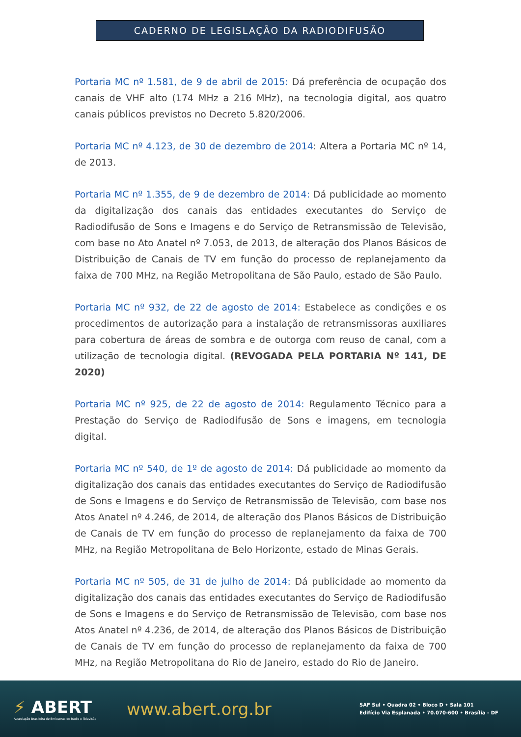CADERNO DE LEGISLAÇÃO DA RADIODIFUSÃO
Portaria MC nº 1.581, de 9 de abril de 2015: Dá preferência de ocupação dos canais de VHF alto (174 MHz a 216 MHz), na tecnologia digital, aos quatro canais públicos previstos no Decreto 5.820/2006.
Portaria MC nº 4.123, de 30 de dezembro de 2014: Altera a Portaria MC nº 14, de 2013.
Portaria MC nº 1.355, de 9 de dezembro de 2014: Dá publicidade ao momento da digitalização dos canais das entidades executantes do Serviço de Radiodifusão de Sons e Imagens e do Serviço de Retransmissão de Televisão, com base no Ato Anatel nº 7.053, de 2013, de alteração dos Planos Básicos de Distribuição de Canais de TV em função do processo de replanejamento da faixa de 700 MHz, na Região Metropolitana de São Paulo, estado de São Paulo.
Portaria MC nº 932, de 22 de agosto de 2014: Estabelece as condições e os procedimentos de autorização para a instalação de retransmissoras auxiliares para cobertura de áreas de sombra e de outorga com reuso de canal, com a utilização de tecnologia digital. (REVOGADA PELA PORTARIA Nº 141, DE 2020)
Portaria MC nº 925, de 22 de agosto de 2014: Regulamento Técnico para a Prestação do Serviço de Radiodifusão de Sons e imagens, em tecnologia digital.
Portaria MC nº 540, de 1º de agosto de 2014: Dá publicidade ao momento da digitalização dos canais das entidades executantes do Serviço de Radiodifusão de Sons e Imagens e do Serviço de Retransmissão de Televisão, com base nos Atos Anatel nº 4.246, de 2014, de alteração dos Planos Básicos de Distribuição de Canais de TV em função do processo de replanejamento da faixa de 700 MHz, na Região Metropolitana de Belo Horizonte, estado de Minas Gerais.
Portaria MC nº 505, de 31 de julho de 2014: Dá publicidade ao momento da digitalização dos canais das entidades executantes do Serviço de Radiodifusão de Sons e Imagens e do Serviço de Retransmissão de Televisão, com base nos Atos Anatel nº 4.236, de 2014, de alteração dos Planos Básicos de Distribuição de Canais de TV em função do processo de replanejamento da faixa de 700 MHz, na Região Metropolitana do Rio de Janeiro, estado do Rio de Janeiro.
⚡ ABERT
Associação Brasileira de Emissoras de Rádio e Televisão
www.abert.org.br
SAF Sul • Quadra 02 • Bloco D • Sala 101
Edifício Via Esplanada • 70.070-600 • Brasília - DF